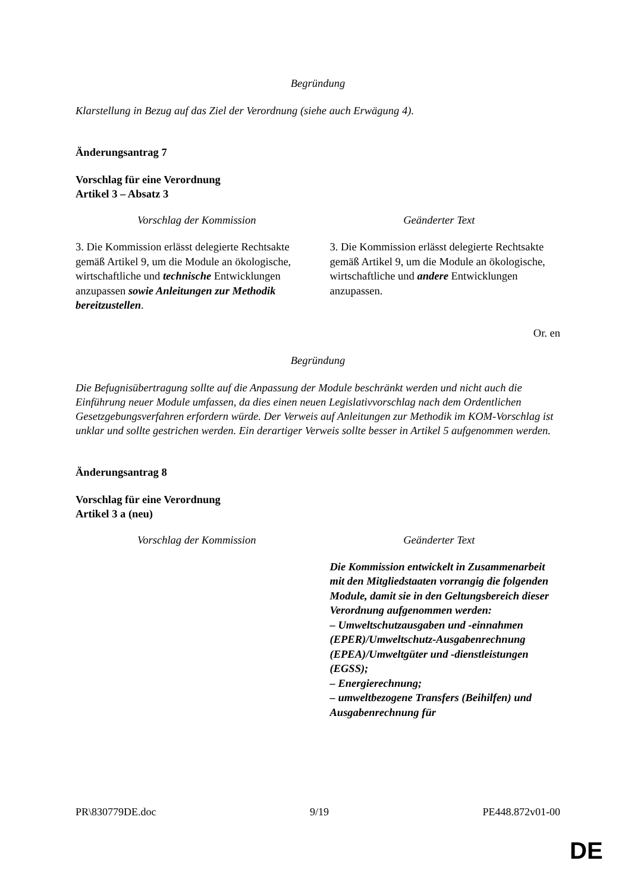Begründung
Klarstellung in Bezug auf das Ziel der Verordnung (siehe auch Erwägung 4).
Änderungsantrag 7
Vorschlag für eine Verordnung
Artikel 3 – Absatz 3
| Vorschlag der Kommission | Geänderter Text |
| --- | --- |
| 3. Die Kommission erlässt delegierte Rechtsakte gemäß Artikel 9, um die Module an ökologische, wirtschaftliche und technische Entwicklungen anzupassen sowie Anleitungen zur Methodik bereitzustellen . | 3. Die Kommission erlässt delegierte Rechtsakte gemäß Artikel 9, um die Module an ökologische, wirtschaftliche und andere Entwicklungen anzupassen. |
Or. en
Begründung
Die Befugnisübertragung sollte auf die Anpassung der Module beschränkt werden und nicht auch die Einführung neuer Module umfassen, da dies einen neuen Legislativvorschlag nach dem Ordentlichen Gesetzgebungsverfahren erfordern würde. Der Verweis auf Anleitungen zur Methodik im KOM-Vorschlag ist unklar und sollte gestrichen werden. Ein derartiger Verweis sollte besser in Artikel 5 aufgenommen werden.
Änderungsantrag 8
Vorschlag für eine Verordnung
Artikel 3 a (neu)
| Vorschlag der Kommission | Geänderter Text |
| --- | --- |
| | Die Kommission entwickelt in Zusammenarbeit mit den Mitgliedstaaten vorrangig die folgenden Module, damit sie in den Geltungsbereich dieser Verordnung aufgenommen werden: – Umweltschutzausgaben und -einnahmen (EPER)/Umweltschutz-Ausgabenrechnung (EPEA)/Umweltgüter und -dienstleistungen (EGSS); – Energierechnung; – umweltbezogene Transfers (Beihilfen) und Ausgabenrechnung für |
PR\830779DE.doc 9/19 PE448.872v01-00
DE